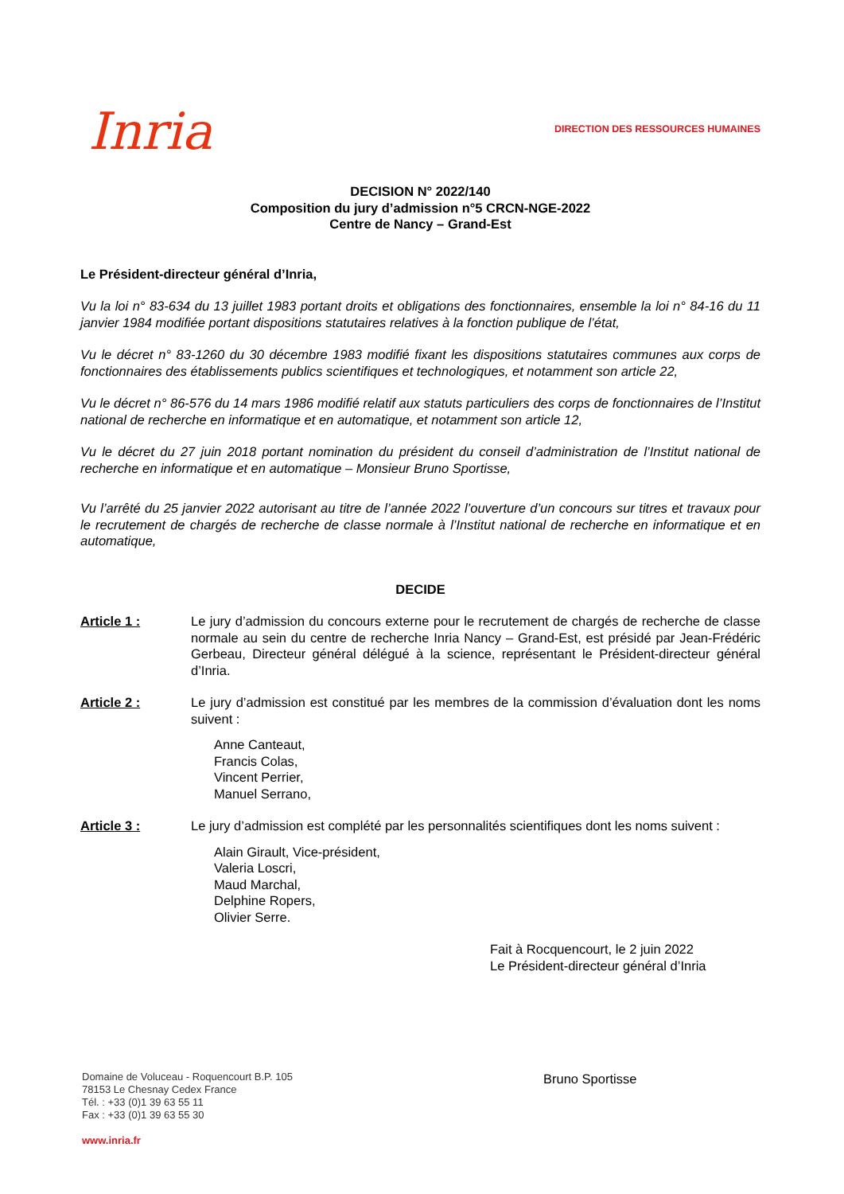Inria
DIRECTION DES RESSOURCES HUMAINES
DECISION N° 2022/140
Composition du jury d’admission n°5 CRCN-NGE-2022
Centre de Nancy – Grand-Est
Le Président-directeur général d’Inria,
Vu la loi n° 83-634 du 13 juillet 1983 portant droits et obligations des fonctionnaires, ensemble la loi n° 84-16 du 11 janvier 1984 modifiée portant dispositions statutaires relatives à la fonction publique de l’état,
Vu le décret n° 83-1260 du 30 décembre 1983 modifié fixant les dispositions statutaires communes aux corps de fonctionnaires des établissements publics scientifiques et technologiques, et notamment son article 22,
Vu le décret n° 86-576 du 14 mars 1986 modifié relatif aux statuts particuliers des corps de fonctionnaires de l’Institut national de recherche en informatique et en automatique, et notamment son article 12,
Vu le décret du 27 juin 2018 portant nomination du président du conseil d’administration de l’Institut national de recherche en informatique et en automatique – Monsieur Bruno Sportisse,
Vu l’arrêté du 25 janvier 2022 autorisant au titre de l’année 2022 l’ouverture d’un concours sur titres et travaux pour le recrutement de chargés de recherche de classe normale à l’Institut national de recherche en informatique et en automatique,
DECIDE
Article 1 : Le jury d’admission du concours externe pour le recrutement de chargés de recherche de classe normale au sein du centre de recherche Inria Nancy – Grand-Est, est présidé par Jean-Frédéric Gerbeau, Directeur général délégué à la science, représentant le Président-directeur général d’Inria.
Article 2 : Le jury d’admission est constitué par les membres de la commission d’évaluation dont les noms suivent :
Anne Canteaut,
Francis Colas,
Vincent Perrier,
Manuel Serrano,
Article 3 : Le jury d’admission est complété par les personnalités scientifiques dont les noms suivent :
Alain Girault, Vice-président,
Valeria Loscri,
Maud Marchal,
Delphine Ropers,
Olivier Serre.
Fait à Rocquencourt, le 2 juin 2022
Le Président-directeur général d’Inria
Domaine de Voluceau - Roquencourt B.P. 105
78153 Le Chesnay Cedex France
Tél. : +33 (0)1 39 63 55 11
Fax : +33 (0)1 39 63 55 30
www.inria.fr
Bruno Sportisse